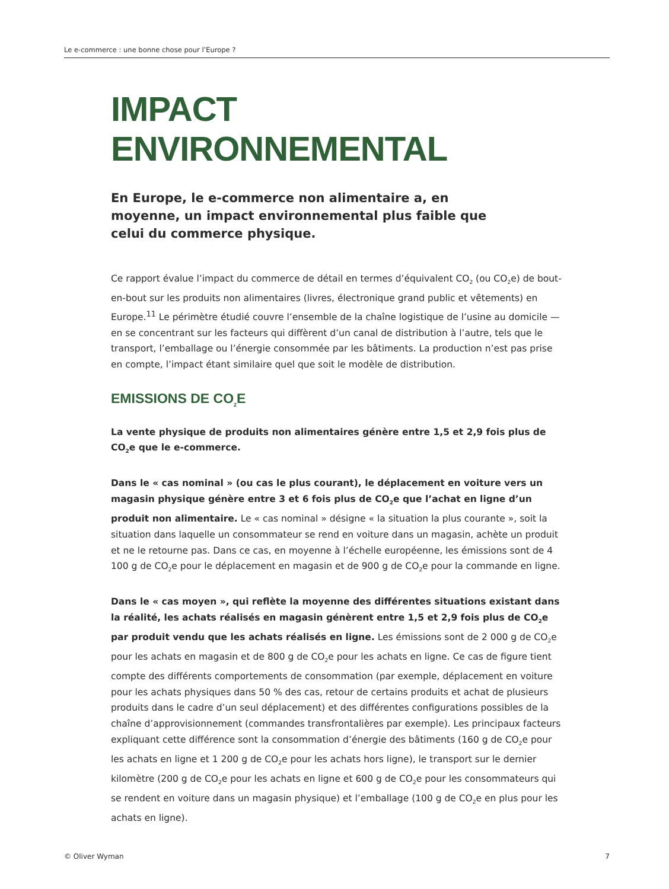Le e-commerce : une bonne chose pour l’Europe ?
IMPACT ENVIRONNEMENTAL
En Europe, le e-commerce non alimentaire a, en moyenne, un impact environnemental plus faible que celui du commerce physique.
Ce rapport évalue l’impact du commerce de détail en termes d’équivalent CO<sub>2</sub> (ou CO<sub>2</sub>e) de bout-en-bout sur les produits non alimentaires (livres, électronique grand public et vêtements) en Europe.<sup>11</sup> Le périmètre étudié couvre l’ensemble de la chaîne logistique de l’usine au domicile — en se concentrant sur les facteurs qui diffèrent d’un canal de distribution à l’autre, tels que le transport, l’emballage ou l’énergie consommée par les bâtiments. La production n’est pas prise en compte, l’impact étant similaire quel que soit le modèle de distribution.
EMISSIONS DE CO<sub>2</sub>E
La vente physique de produits non alimentaires génère entre 1,5 et 2,9 fois plus de CO<sub>2</sub>e que le e-commerce.
Dans le « cas nominal » (ou cas le plus courant), le déplacement en voiture vers un magasin physique génère entre 3 et 6 fois plus de CO<sub>2</sub>e que l’achat en ligne d’un produit non alimentaire. Le « cas nominal » désigne « la situation la plus courante », soit la situation dans laquelle un consommateur se rend en voiture dans un magasin, achète un produit et ne le retourne pas. Dans ce cas, en moyenne à l’échelle européenne, les émissions sont de 4 100 g de CO<sub>2</sub>e pour le déplacement en magasin et de 900 g de CO<sub>2</sub>e pour la commande en ligne.
Dans le « cas moyen », qui reflète la moyenne des différentes situations existant dans la réalité, les achats réalisés en magasin génèrent entre 1,5 et 2,9 fois plus de CO<sub>2</sub>e par produit vendu que les achats réalisés en ligne. Les émissions sont de 2 000 g de CO<sub>2</sub>e pour les achats en magasin et de 800 g de CO<sub>2</sub>e pour les achats en ligne. Ce cas de figure tient compte des différents comportements de consommation (par exemple, déplacement en voiture pour les achats physiques dans 50 % des cas, retour de certains produits et achat de plusieurs produits dans le cadre d’un seul déplacement) et des différentes configurations possibles de la chaîne d’approvisionnement (commandes transfrontalières par exemple). Les principaux facteurs expliquant cette différence sont la consommation d’énergie des bâtiments (160 g de CO<sub>2</sub>e pour les achats en ligne et 1 200 g de CO<sub>2</sub>e pour les achats hors ligne), le transport sur le dernier kilomètre (200 g de CO<sub>2</sub>e pour les achats en ligne et 600 g de CO<sub>2</sub>e pour les consommateurs qui se rendent en voiture dans un magasin physique) et l’emballage (100 g de CO<sub>2</sub>e en plus pour les achats en ligne).
© Oliver Wyman 7